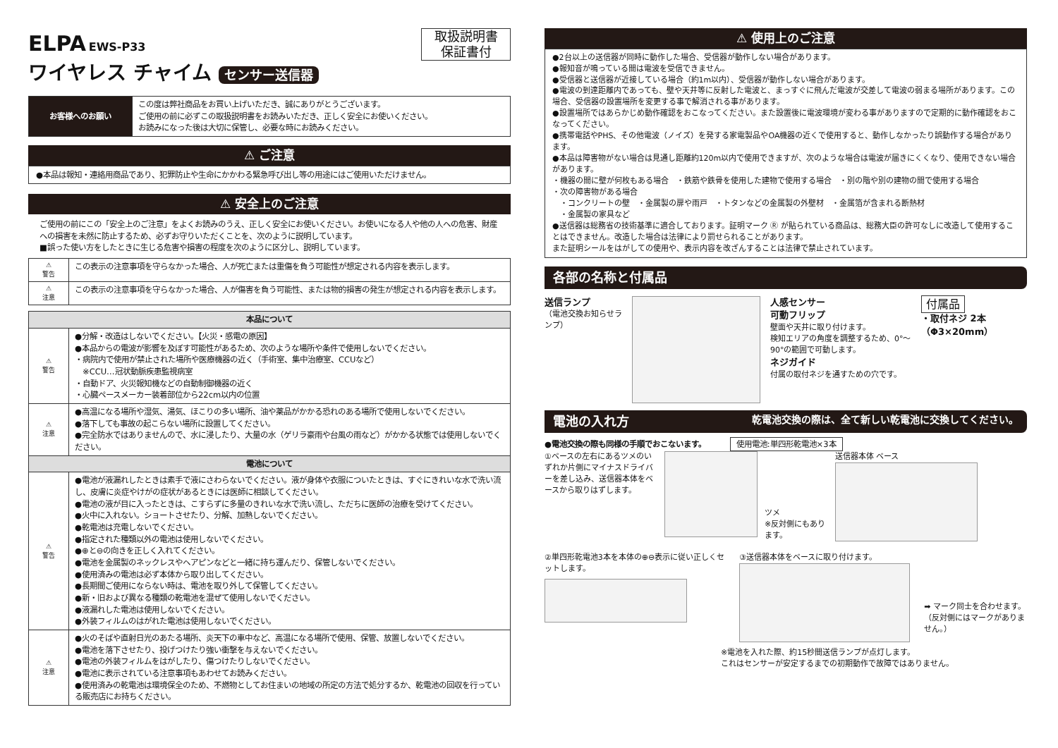ELPA EWS-P33
ワイヤレス チャイム センサー送信器
取扱説明書
保証書付
| お客様へのお願い | この度は弊社商品をお買い上げいただき、誠にありがとうございます。 ご使用の前に必ずこの取扱説明書をお読みいただき、正しく安全にお使いください。 お読みになった後は大切に保管し、必要な時にお読みください。 |
⚠ ご注意
●本品は報知・連絡用商品であり、犯罪防止や生命にかかわる緊急呼び出し等の用途にはご使用いただけません。
⚠ 安全上のご注意
ご使用の前にこの「安全上のご注意」をよくお読みのうえ、正しく安全にお使いください。お使いになる人や他の人への危害、財産への損害を未然に防止するため、必ずお守りいただくことを、次のように説明しています。
■誤った使い方をしたときに生じる危害や損害の程度を次のように区分し、説明しています。
| ⚠ 警告 | この表示の注意事項を守らなかった場合、人が死亡または重傷を負う可能性が想定される内容を表示します。 |
| ⚠ 注意 | この表示の注意事項を守らなかった場合、人が傷害を負う可能性、または物的損害の発生が想定される内容を表示します。 |
| 本品について | |
| --- | --- |
| ⚠ 警告 | ●分解・改造はしないでください。【火災・感電の原因】 ●本品からの電波が影響を及ぼす可能性があるため、次のような場所や条件で使用しないでください。 ・病院内で使用が禁止された場所や医療機器の近く（手術室、集中治療室、CCUなど） ※CCU…冠状動脈疾患監視病室 ・自動ドア、火災報知機などの自動制御機器の近く ・心臓ペースメーカー装着部位から22cm以内の位置 |
| ⚠ 注意 | ●高温になる場所や湿気、湯気、ほこりの多い場所、油や薬品がかかる恐れのある場所で使用しないでください。 ●落下しても事故の起こらない場所に設置してください。 ●完全防水ではありませんので、水に浸したり、大量の水（ゲリラ豪雨や台風の雨など）がかかる状態では使用しないでください。 |
| 電池について | |
| ⚠ 警告 | ●電池が液漏れしたときは素手で液にさわらないでください。液が身体や衣服についたときは、すぐにきれいな水で洗い流し、皮膚に炎症やけがの症状があるときには医師に相談してください。 ●電池の液が目に入ったときは、こすらずに多量のきれいな水で洗い流し、ただちに医師の治療を受けてください。 ●火中に入れない。ショートさせたり、分解、加熱しないでください。 ●乾電池は充電しないでください。 ●指定された種類以外の電池は使用しないでください。 ●⊕と⊖の向きを正しく入れてください。 ●電池を金属製のネックレスやヘアピンなどと一緒に持ち運んだり、保管しないでください。 ●使用済みの電池は必ず本体から取り出してください。 ●長期間ご使用にならない時は、電池を取り外して保管してください。 ●新・旧および異なる種類の乾電池を混ぜて使用しないでください。 ●液漏れした電池は使用しないでください。 ●外装フィルムのはがれた電池は使用しないでください。 |
| ⚠ 注意 | ●火のそばや直射日光のあたる場所、炎天下の車中など、高温になる場所で使用、保管、放置しないでください。 ●電池を落下させたり、投げつけたり強い衝撃を与えないでください。 ●電池の外装フィルムをはがしたり、傷つけたりしないでください。 ●電池に表示されている注意事項もあわせてお読みください。 ●使用済みの乾電池は環境保全のため、不燃物としてお住まいの地域の所定の方法で処分するか、乾電池の回収を行っている販売店にお持ちください。 |
⚠ 使用上のご注意
●2台以上の送信器が同時に動作した場合、受信器が動作しない場合があります。
●報知音が鳴っている間は電波を受信できません。
●受信器と送信器が近接している場合（約1m以内）、受信器が動作しない場合があります。
●電波の到達距離内であっても、壁や天井等に反射した電波と、まっすぐに飛んだ電波が交差して電波の弱まる場所があります。この場合、受信器の設置場所を変更する事で解消される事があります。
●設置場所ではあらかじめ動作確認をおこなってください。また設置後に電波環境が変わる事がありますので定期的に動作確認をおこなってください。
●携帯電話やPHS、その他電波（ノイズ）を発する家電製品やOA機器の近くで使用すると、動作しなかったり誤動作する場合があります。
●本品は障害物がない場合は見通し距離約120m以内で使用できますが、次のような場合は電波が届きにくくなり、使用できない場合があります。
・機器の間に壁が何枚もある場合　・鉄筋や鉄骨を使用した建物で使用する場合　・別の階や別の建物の間で使用する場合
・次の障害物がある場合
　・コンクリートの壁　・金属製の扉や雨戸　・トタンなどの金属製の外壁材　・金属箔が含まれる断熱材
　・金属製の家具など
●送信器は総務省の技術基準に適合しております。証明マーク Ⓡ が貼られている商品は、総務大臣の許可なしに改造して使用することはできません。改造した場合は法律により罰せられることがあります。
また証明シールをはがしての使用や、表示内容を改ざんすることは法律で禁止されています。
各部の名称と付属品
送信ランプ
（電池交換お知らせランプ）
人感センサー
可動フリップ
壁面や天井に取り付けます。
検知エリアの角度を調整するため、0°～90°の範囲で可動します。
ネジガイド
付属の取付ネジを通すための穴です。
付属品
・取付ネジ 2本
（Φ3×20mm）
電池の入れ方 乾電池交換の際は、全て新しい乾電池に交換してください。
●電池交換の際も同様の手順でおこないます。 使用電池:単四形乾電池×3本
①ベースの左右にあるツメのいずれか片側にマイナスドライバーを差し込み、送信器本体をベースから取りはずします。
ツメ
※反対側にもあります。
送信器本体 ベース
②単四形乾電池3本を本体の⊕⊖表示に従い正しくセットします。
③送信器本体をベースに取り付けます。
➡ マーク同士を合わせます。
（反対側にはマークがありません。）
※電池を入れた際、約15秒間送信ランプが点灯します。
これはセンサーが安定するまでの初期動作で故障ではありません。